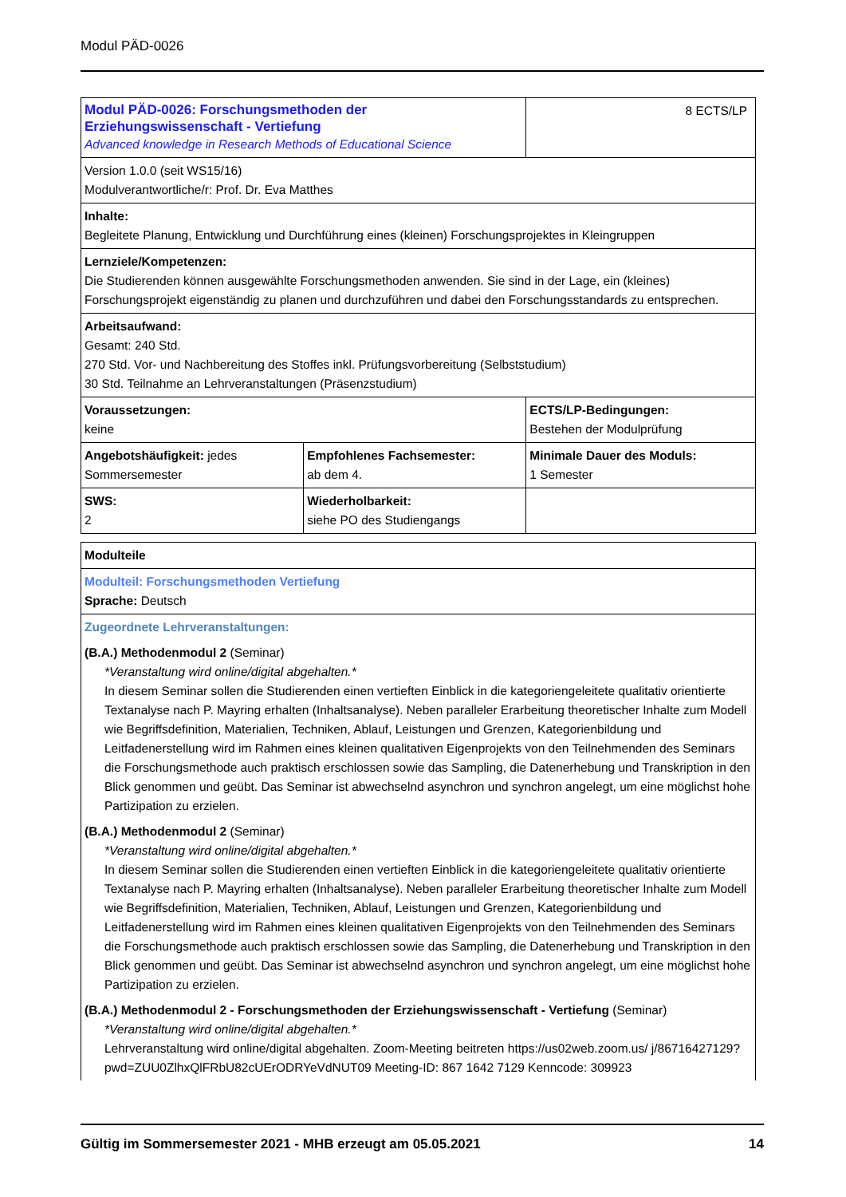Modul PÄD-0026
| Modul PÄD-0026: Forschungsmethoden der Erziehungswissenschaft - Vertiefung Advanced knowledge in Research Methods of Educational Science | | 8 ECTS/LP |
| Version 1.0.0 (seit WS15/16) Modulverantwortliche/r: Prof. Dr. Eva Matthes | | |
| Inhalte: Begleitete Planung, Entwicklung und Durchführung eines (kleinen) Forschungsprojektes in Kleingruppen | | |
| Lernziele/Kompetenzen: Die Studierenden können ausgewählte Forschungsmethoden anwenden. Sie sind in der Lage, ein (kleines) Forschungsprojekt eigenständig zu planen und durchzuführen und dabei den Forschungsstandards zu entsprechen. | | |
| Arbeitsaufwand: Gesamt: 240 Std. 270 Std. Vor- und Nachbereitung des Stoffes inkl. Prüfungsvorbereitung (Selbststudium) 30 Std. Teilnahme an Lehrveranstaltungen (Präsenzstudium) | | |
| Voraussetzungen: keine | | ECTS/LP-Bedingungen: Bestehen der Modulprüfung |
| Angebotshäufigkeit: jedes Sommersemester | Empfohlenes Fachsemester: ab dem 4. | Minimale Dauer des Moduls: 1 Semester |
| SWS: 2 | Wiederholbarkeit: siehe PO des Studiengangs | |
| Modulteile |
| Modulteil: Forschungsmethoden Vertiefung Sprache: Deutsch |
| Zugeordnete Lehrveranstaltungen: (B.A.) Methodenmodul 2 (Seminar) *Veranstaltung wird online/digital abgehalten.* In diesem Seminar sollen die Studierenden einen vertieften Einblick in die kategoriengeleitete qualitativ orientierte Textanalyse nach P. Mayring erhalten (Inhaltsanalyse). Neben paralleler Erarbeitung theoretischer Inhalte zum Modell wie Begriffsdefinition, Materialien, Techniken, Ablauf, Leistungen und Grenzen, Kategorienbildung und Leitfadenerstellung wird im Rahmen eines kleinen qualitativen Eigenprojekts von den Teilnehmenden des Seminars die Forschungsmethode auch praktisch erschlossen sowie das Sampling, die Datenerhebung und Transkription in den Blick genommen und geübt. Das Seminar ist abwechselnd asynchron und synchron angelegt, um eine möglichst hohe Partizipation zu erzielen. (B.A.) Methodenmodul 2 (Seminar) *Veranstaltung wird online/digital abgehalten.* In diesem Seminar sollen die Studierenden einen vertieften Einblick in die kategoriengeleitete qualitativ orientierte Textanalyse nach P. Mayring erhalten (Inhaltsanalyse). Neben paralleler Erarbeitung theoretischer Inhalte zum Modell wie Begriffsdefinition, Materialien, Techniken, Ablauf, Leistungen und Grenzen, Kategorienbildung und Leitfadenerstellung wird im Rahmen eines kleinen qualitativen Eigenprojekts von den Teilnehmenden des Seminars die Forschungsmethode auch praktisch erschlossen sowie das Sampling, die Datenerhebung und Transkription in den Blick genommen und geübt. Das Seminar ist abwechselnd asynchron und synchron angelegt, um eine möglichst hohe Partizipation zu erzielen. (B.A.) Methodenmodul 2 - Forschungsmethoden der Erziehungswissenschaft - Vertiefung (Seminar) *Veranstaltung wird online/digital abgehalten.* Lehrveranstaltung wird online/digital abgehalten. Zoom-Meeting beitreten https://us02web.zoom.us/ j/86716427129?pwd=ZUU0ZlhxQlFRbU82cUErODRYeVdNUT09 Meeting-ID: 867 1642 7129 Kenncode: 309923 |
Gültig im Sommersemester 2021 - MHB erzeugt am 05.05.2021 14